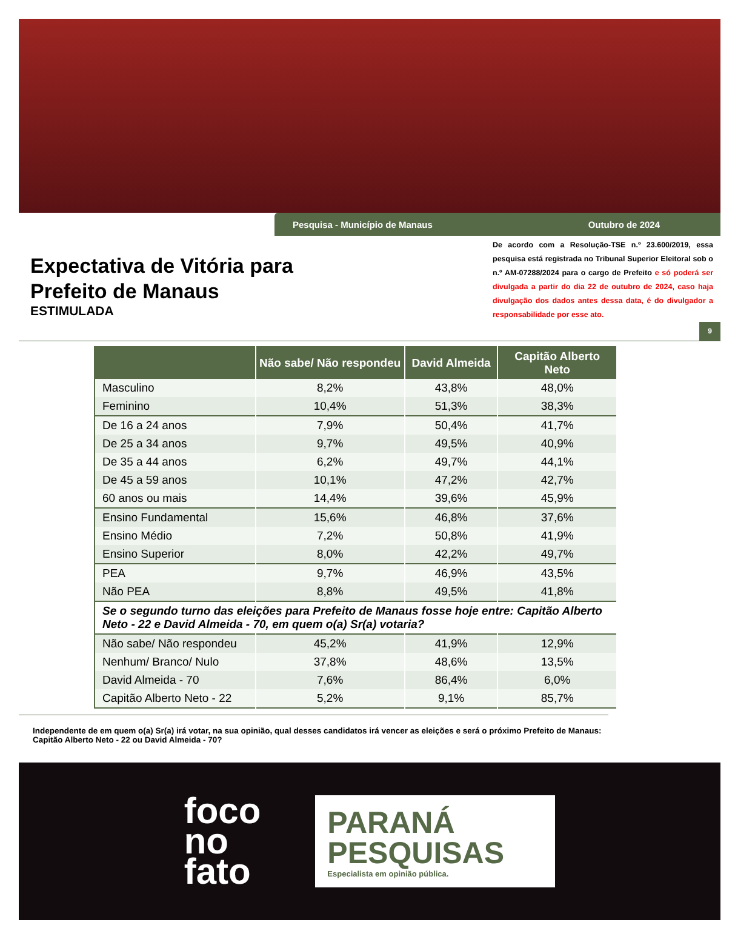Pesquisa - Município de Manaus Outubro de 2024
Expectativa de Vitória para
Prefeito de Manaus
ESTIMULADA
De acordo com a Resolução-TSE n.º 23.600/2019, essa pesquisa está registrada no Tribunal Superior Eleitoral sob o n.º AM-07288/2024 para o cargo de Prefeito e só poderá ser divulgada a partir do dia 22 de outubro de 2024, caso haja divulgação dos dados antes dessa data, é do divulgador a responsabilidade por esse ato.
9
| | Não sabe/ Não respondeu | David Almeida | Capitão Alberto Neto |
| --- | --- | --- | --- |
| Masculino | 8,2% | 43,8% | 48,0% |
| Feminino | 10,4% | 51,3% | 38,3% |
| De 16 a 24 anos | 7,9% | 50,4% | 41,7% |
| De 25 a 34 anos | 9,7% | 49,5% | 40,9% |
| De 35 a 44 anos | 6,2% | 49,7% | 44,1% |
| De 45 a 59 anos | 10,1% | 47,2% | 42,7% |
| 60 anos ou mais | 14,4% | 39,6% | 45,9% |
| Ensino Fundamental | 15,6% | 46,8% | 37,6% |
| Ensino Médio | 7,2% | 50,8% | 41,9% |
| Ensino Superior | 8,0% | 42,2% | 49,7% |
| PEA | 9,7% | 46,9% | 43,5% |
| Não PEA | 8,8% | 49,5% | 41,8% |
| Se o segundo turno das eleições para Prefeito de Manaus fosse hoje entre: Capitão Alberto Neto - 22 e David Almeida - 70, em quem o(a) Sr(a) votaria? | | | |
| Não sabe/ Não respondeu | 45,2% | 41,9% | 12,9% |
| Nenhum/ Branco/ Nulo | 37,8% | 48,6% | 13,5% |
| David Almeida - 70 | 7,6% | 86,4% | 6,0% |
| Capitão Alberto Neto - 22 | 5,2% | 9,1% | 85,7% |
Independente de em quem o(a) Sr(a) irá votar, na sua opinião, qual desses candidatos irá vencer as eleições e será o próximo Prefeito de Manaus: Capitão Alberto Neto - 22 ou David Almeida - 70?
foco
no
fato
PARANÁ
PESQUISAS
Especialista em opinião pública.